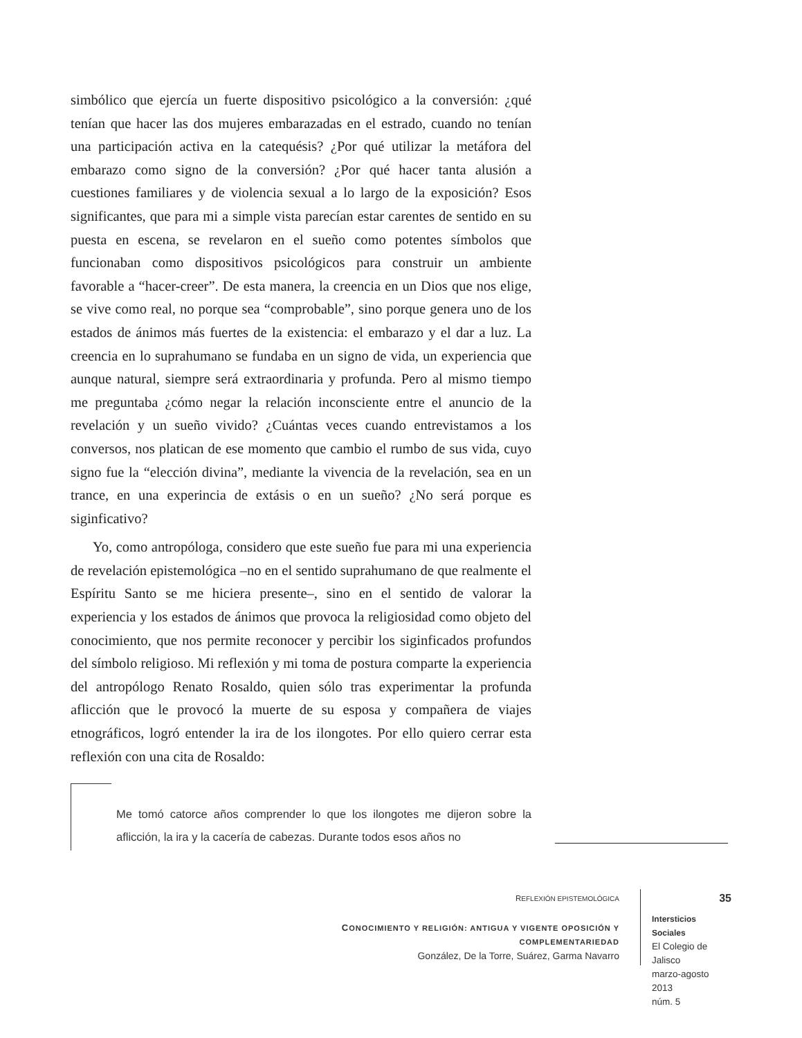simbólico que ejercía un fuerte dispositivo psicológico a la conversión: ¿qué tenían que hacer las dos mujeres embarazadas en el estrado, cuando no tenían una participación activa en la catequésis? ¿Por qué utilizar la metáfora del embarazo como signo de la conversión? ¿Por qué hacer tanta alusión a cuestiones familiares y de violencia sexual a lo largo de la exposición? Esos significantes, que para mi a simple vista parecían estar carentes de sentido en su puesta en escena, se revelaron en el sueño como potentes símbolos que funcionaban como dispositivos psicológicos para construir un ambiente favorable a “hacer-creer”. De esta manera, la creencia en un Dios que nos elige, se vive como real, no porque sea “comprobable”, sino porque genera uno de los estados de ánimos más fuertes de la existencia: el embarazo y el dar a luz. La creencia en lo suprahumano se fundaba en un signo de vida, un experiencia que aunque natural, siempre será extraordinaria y profunda. Pero al mismo tiempo me preguntaba ¿cómo negar la relación inconsciente entre el anuncio de la revelación y un sueño vivido? ¿Cuántas veces cuando entrevistamos a los conversos, nos platican de ese momento que cambio el rumbo de sus vida, cuyo signo fue la “elección divina”, mediante la vivencia de la revelación, sea en un trance, en una experincia de extásis o en un sueño? ¿No será porque es siginficativo?
Yo, como antropóloga, considero que este sueño fue para mi una experiencia de revelación epistemológica –no en el sentido suprahumano de que realmente el Espíritu Santo se me hiciera presente–, sino en el sentido de valorar la experiencia y los estados de ánimos que provoca la religiosidad como objeto del conocimiento, que nos permite reconocer y percibir los siginficados profundos del símbolo religioso. Mi reflexión y mi toma de postura comparte la experiencia del antropólogo Renato Rosaldo, quien sólo tras experimentar la profunda aflicción que le provocó la muerte de su esposa y compañera de viajes etnográficos, logró entender la ira de los ilongotes. Por ello quiero cerrar esta reflexión con una cita de Rosaldo:
Me tomó catorce años comprender lo que los ilongotes me dijeron sobre la aflicción, la ira y la cacería de cabezas. Durante todos esos años no
REFLEXIÓN EPISTEMOLÓGICA
CONOCIMIENTO Y RELIGIÓN: ANTIGUA Y VIGENTE OPOSICIÓN Y COMPLEMENTARIEDAD
González, De la Torre, Suárez, Garma Navarro
35
Intersticios Sociales
El Colegio de Jalisco
marzo-agosto 2013
núm. 5